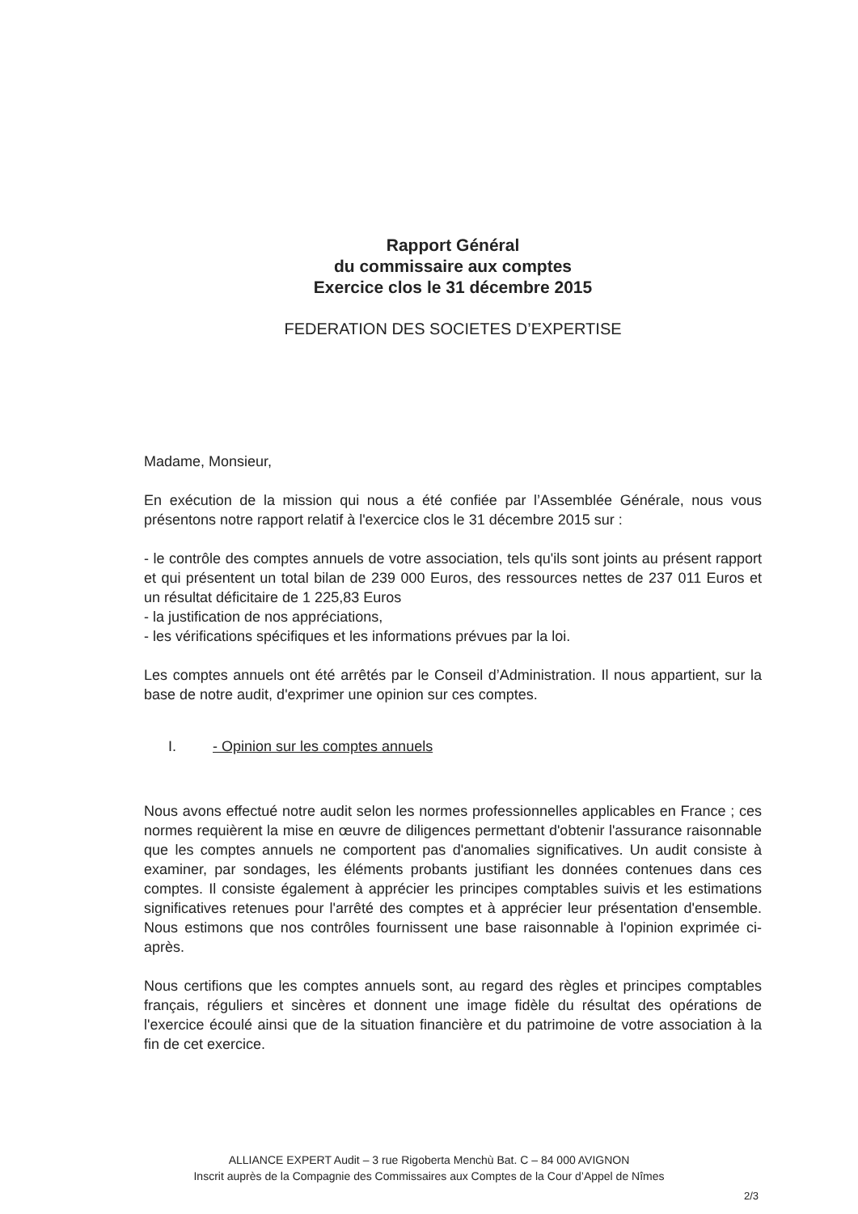Rapport Général
du commissaire aux comptes
Exercice clos le 31 décembre 2015
FEDERATION DES SOCIETES D’EXPERTISE
Madame, Monsieur,
En exécution de la mission qui nous a été confiée par l’Assemblée Générale, nous vous présentons notre rapport relatif à l'exercice clos le 31 décembre 2015 sur :
- le contrôle des comptes annuels de votre association, tels qu'ils sont joints au présent rapport et qui présentent un total bilan de 239 000 Euros, des ressources nettes de 237 011 Euros et un résultat déficitaire de 1 225,83 Euros
- la justification de nos appréciations,
- les vérifications spécifiques et les informations prévues par la loi.
Les comptes annuels ont été arrêtés par le Conseil d’Administration. Il nous appartient, sur la base de notre audit, d'exprimer une opinion sur ces comptes.
I. - Opinion sur les comptes annuels
Nous avons effectué notre audit selon les normes professionnelles applicables en France ; ces normes requièrent la mise en œuvre de diligences permettant d'obtenir l'assurance raisonnable que les comptes annuels ne comportent pas d'anomalies significatives. Un audit consiste à examiner, par sondages, les éléments probants justifiant les données contenues dans ces comptes. Il consiste également à apprécier les principes comptables suivis et les estimations significatives retenues pour l'arrêté des comptes et à apprécier leur présentation d'ensemble. Nous estimons que nos contrôles fournissent une base raisonnable à l'opinion exprimée ci-après.
Nous certifions que les comptes annuels sont, au regard des règles et principes comptables français, réguliers et sincères et donnent une image fidèle du résultat des opérations de l'exercice écoulé ainsi que de la situation financière et du patrimoine de votre association à la fin de cet exercice.
ALLIANCE EXPERT Audit – 3 rue Rigoberta Menchù Bat. C – 84 000 AVIGNON
Inscrit auprès de la Compagnie des Commissaires aux Comptes de la Cour d’Appel de Nîmes
2/3